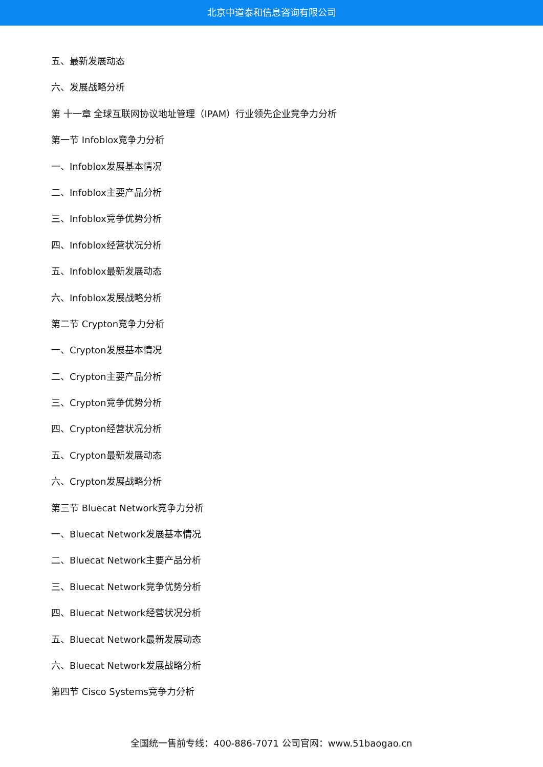北京中道泰和信息咨询有限公司
五、最新发展动态
六、发展战略分析
第 十一章 全球互联网协议地址管理（IPAM）行业领先企业竞争力分析
第一节 Infoblox竞争力分析
一、Infoblox发展基本情况
二、Infoblox主要产品分析
三、Infoblox竞争优势分析
四、Infoblox经营状况分析
五、Infoblox最新发展动态
六、Infoblox发展战略分析
第二节 Crypton竞争力分析
一、Crypton发展基本情况
二、Crypton主要产品分析
三、Crypton竞争优势分析
四、Crypton经营状况分析
五、Crypton最新发展动态
六、Crypton发展战略分析
第三节 Bluecat Network竞争力分析
一、Bluecat Network发展基本情况
二、Bluecat Network主要产品分析
三、Bluecat Network竞争优势分析
四、Bluecat Network经营状况分析
五、Bluecat Network最新发展动态
六、Bluecat Network发展战略分析
第四节 Cisco Systems竞争力分析
全国统一售前专线：400-886-7071 公司官网：www.51baogao.cn